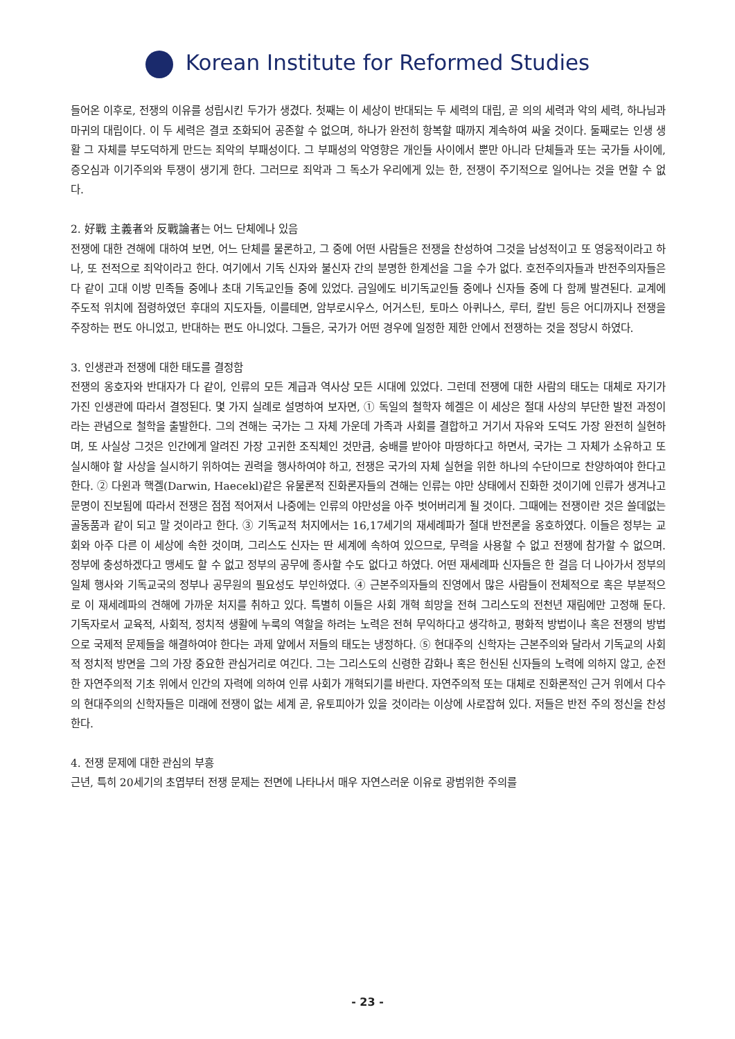Korean Institute for Reformed Studies
들어온 이후로, 전쟁의 이유를 성립시킨 두가가 생겼다. 첫째는 이 세상이 반대되는 두 세력의 대립, 곧 의의 세력과 악의 세력, 하나님과 마귀의 대립이다. 이 두 세력은 결코 조화되어 공존할 수 없으며, 하나가 완전히 항복할 때까지 계속하여 싸울 것이다. 둘째로는 인생 생활 그 자체를 부도덕하게 만드는 죄악의 부패성이다. 그 부패성의 악영향은 개인들 사이에서 뿐만 아니라 단체들과 또는 국가들 사이에, 증오심과 이기주의와 투쟁이 생기게 한다. 그러므로 죄악과 그 독소가 우리에게 있는 한, 전쟁이 주기적으로 일어나는 것을 면할 수 없다.
2. 好戰 主義者와 反戰論者는 어느 단체에나 있음
전쟁에 대한 견해에 대하여 보면, 어느 단체를 물론하고, 그 중에 어떤 사람들은 전쟁을 찬성하여 그것을 남성적이고 또 영웅적이라고 하나, 또 전적으로 죄악이라고 한다. 여기에서 기독 신자와 불신자 간의 분명한 한계선을 그을 수가 없다. 호전주의자들과 반전주의자들은 다 같이 고대 이방 민족들 중에나 초대 기독교인들 중에 있었다. 금일에도 비기독교인들 중에나 신자들 중에 다 함께 발견된다. 교계에 주도적 위치에 점령하였던 후대의 지도자들, 이를테면, 암부로시우스, 어거스틴, 토마스 아퀴나스, 루터, 칼빈 등은 어디까지나 전쟁을 주장하는 편도 아니었고, 반대하는 편도 아니었다. 그들은, 국가가 어떤 경우에 일정한 제한 안에서 전쟁하는 것을 정당시 하였다.
3. 인생관과 전쟁에 대한 태도를 결정함
전쟁의 옹호자와 반대자가 다 같이, 인류의 모든 계급과 역사상 모든 시대에 있었다. 그런데 전쟁에 대한 사람의 태도는 대체로 자기가 가진 인생관에 따라서 결정된다. 몇 가지 실례로 설명하여 보자면, ① 독일의 철학자 헤겔은 이 세상은 절대 사상의 부단한 발전 과정이라는 관념으로 철학을 출발한다. 그의 견해는 국가는 그 자체 가운데 가족과 사회를 결합하고 거기서 자유와 도덕도 가장 완전히 실현하며, 또 사실상 그것은 인간에게 알려진 가장 고귀한 조직체인 것만큼, 숭배를 받아야 마땅하다고 하면서, 국가는 그 자체가 소유하고 또 실시해야 할 사상을 실시하기 위하여는 권력을 행사하여야 하고, 전쟁은 국가의 자체 실현을 위한 하나의 수단이므로 찬양하여야 한다고 한다. ② 다윈과 핵겔(Darwin, Haecekl)같은 유물론적 진화론자들의 견해는 인류는 야만 상태에서 진화한 것이기에 인류가 생겨나고 문명이 진보됨에 따라서 전쟁은 점점 적어져서 나중에는 인류의 야만성을 아주 벗어버리게 될 것이다. 그때에는 전쟁이란 것은 쓸데없는 골동품과 같이 되고 말 것이라고 한다. ③ 기독교적 처지에서는 16,17세기의 재세례파가 절대 반전론을 옹호하였다. 이들은 정부는 교회와 아주 다른 이 세상에 속한 것이며, 그리스도 신자는 딴 세계에 속하여 있으므로, 무력을 사용할 수 없고 전쟁에 참가할 수 없으며. 정부에 충성하겠다고 맹세도 할 수 없고 정부의 공무에 종사할 수도 없다고 하였다. 어떤 재세례파 신자들은 한 걸음 더 나아가서 정부의 일체 행사와 기독교국의 정부나 공무원의 필요성도 부인하였다. ④ 근본주의자들의 진영에서 많은 사람들이 전체적으로 혹은 부분적으로 이 재세례파의 견해에 가까운 처지를 취하고 있다. 특별히 이들은 사회 개혁 희망을 전혀 그리스도의 전천년 재림에만 고정해 둔다. 기독자로서 교육적, 사회적, 정치적 생활에 누룩의 역할을 하려는 노력은 전혀 무익하다고 생각하고, 평화적 방법이나 혹은 전쟁의 방법으로 국제적 문제들을 해결하여야 한다는 과제 앞에서 저들의 태도는 냉정하다. ⑤ 현대주의 신학자는 근본주의와 달라서 기독교의 사회적 정치적 방면을 그의 가장 중요한 관심거리로 여긴다. 그는 그리스도의 신령한 감화나 혹은 헌신된 신자들의 노력에 의하지 않고, 순전한 자연주의적 기초 위에서 인간의 자력에 의하여 인류 사회가 개혁되기를 바란다. 자연주의적 또는 대체로 진화론적인 근거 위에서 다수의 현대주의의 신학자들은 미래에 전쟁이 없는 세계 곧, 유토피아가 있을 것이라는 이상에 사로잡혀 있다. 저들은 반전 주의 정신을 찬성한다.
4. 전쟁 문제에 대한 관심의 부흥
근년, 특히 20세기의 초엽부터 전쟁 문제는 전면에 나타나서 매우 자연스러운 이유로 광범위한 주의를
- 23 -